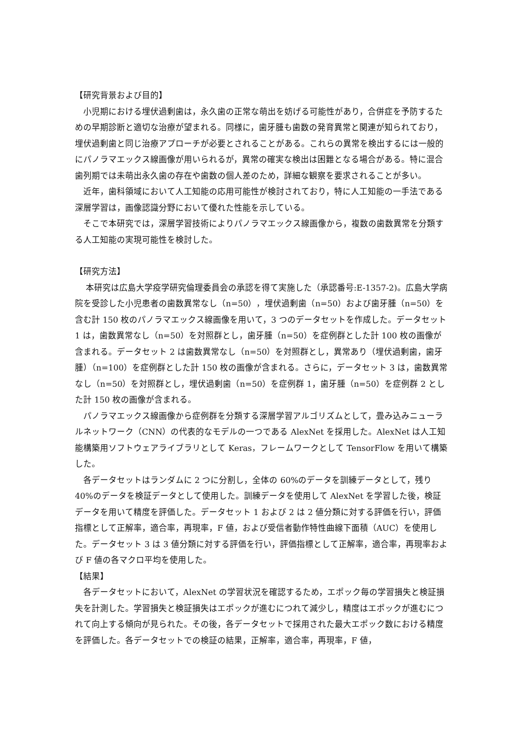【研究背景および目的】
小児期における埋伏過剰歯は，永久歯の正常な萌出を妨げる可能性があり，合併症を予防するための早期診断と適切な治療が望まれる。同様に，歯牙腫も歯数の発育異常と関連が知られており，埋伏過剰歯と同じ治療アプローチが必要とされることがある。これらの異常を検出するには一般的にパノラマエックス線画像が用いられるが，異常の確実な検出は困難となる場合がある。特に混合歯列期では未萌出永久歯の存在や歯数の個人差のため，詳細な観察を要求されることが多い。
近年，歯科領域において人工知能の応用可能性が検討されており，特に人工知能の一手法である深層学習は，画像認識分野において優れた性能を示している。
そこで本研究では，深層学習技術によりパノラマエックス線画像から，複数の歯数異常を分類する人工知能の実現可能性を検討した。
【研究方法】
本研究は広島大学疫学研究倫理委員会の承認を得て実施した（承認番号:E-1357-2)。広島大学病院を受診した小児患者の歯数異常なし（n=50），埋伏過剰歯（n=50）および歯牙腫（n=50）を含む計 150 枚のパノラマエックス線画像を用いて，3 つのデータセットを作成した。データセット 1 は，歯数異常なし（n=50）を対照群とし，歯牙腫（n=50）を症例群とした計 100 枚の画像が含まれる。データセット 2 は歯数異常なし（n=50）を対照群とし，異常あり（埋伏過剰歯，歯牙腫）（n=100）を症例群とした計 150 枚の画像が含まれる。さらに，データセット 3 は，歯数異常なし（n=50）を対照群とし，埋伏過剰歯（n=50）を症例群 1，歯牙腫（n=50）を症例群 2 とした計 150 枚の画像が含まれる。
パノラマエックス線画像から症例群を分類する深層学習アルゴリズムとして，畳み込みニューラルネットワーク（CNN）の代表的なモデルの一つである AlexNet を採用した。AlexNet は人工知能構築用ソフトウェアライブラリとして Keras，フレームワークとして TensorFlow を用いて構築した。
各データセットはランダムに 2 つに分割し，全体の 60%のデータを訓練データとして，残り 40%のデータを検証データとして使用した。訓練データを使用して AlexNet を学習した後，検証データを用いて精度を評価した。データセット 1 および 2 は 2 値分類に対する評価を行い，評価指標として正解率，適合率，再現率，F 値，および受信者動作特性曲線下面積（AUC）を使用した。データセット 3 は 3 値分類に対する評価を行い，評価指標として正解率，適合率，再現率および F 値の各マクロ平均を使用した。
【結果】
各データセットにおいて，AlexNet の学習状況を確認するため，エポック毎の学習損失と検証損失を計測した。学習損失と検証損失はエポックが進むにつれて減少し，精度はエポックが進むにつれて向上する傾向が見られた。その後，各データセットで採用された最大エポック数における精度を評価した。各データセットでの検証の結果，正解率，適合率，再現率，F 値，